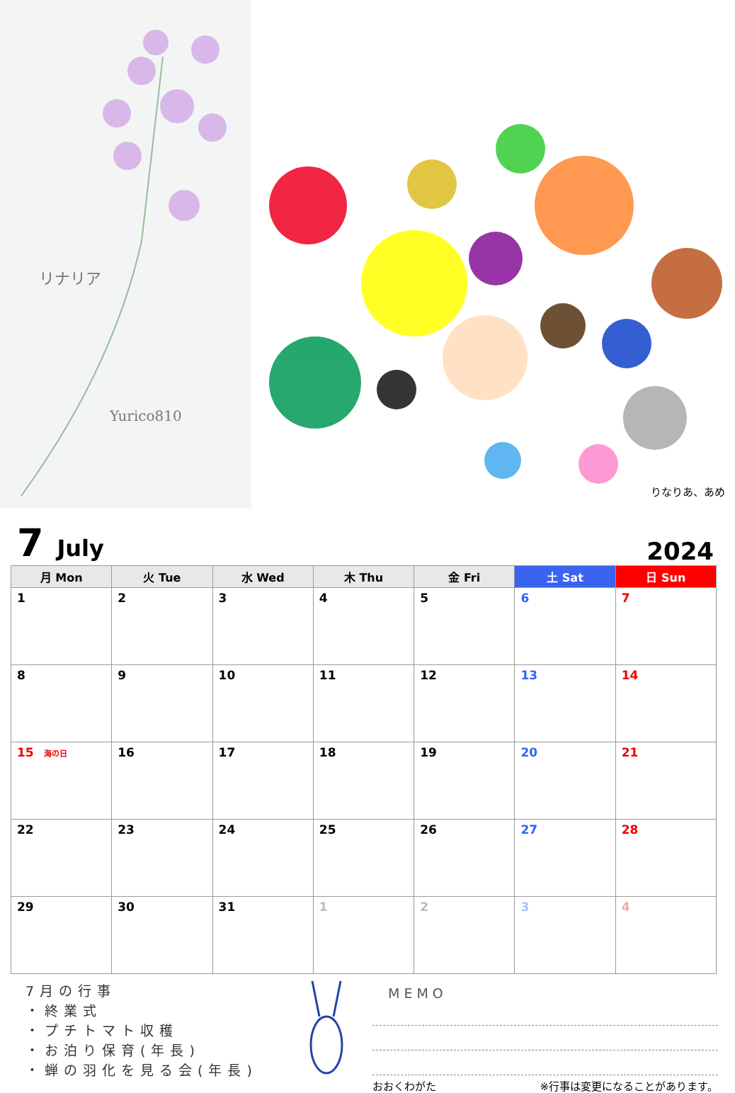リナリア
Yurico810
りなりあ、あめ
7 July
2024
| 月 Mon | 火 Tue | 水 Wed | 木 Thu | 金 Fri | 土 Sat | 日 Sun |
| --- | --- | --- | --- | --- | --- | --- |
| 1 | 2 | 3 | 4 | 5 | 6 | 7 |
| 8 | 9 | 10 | 11 | 12 | 13 | 14 |
| 15 海の日 | 16 | 17 | 18 | 19 | 20 | 21 |
| 22 | 23 | 24 | 25 | 26 | 27 | 28 |
| 29 | 30 | 31 | 1 | 2 | 3 | 4 |
7月の行事
・終業式
・プチトマト収穫
・お泊り保育(年長)
・蝉の羽化を見る会(年長)
MEMO
おおくわがた ※行事は変更になることがあります。